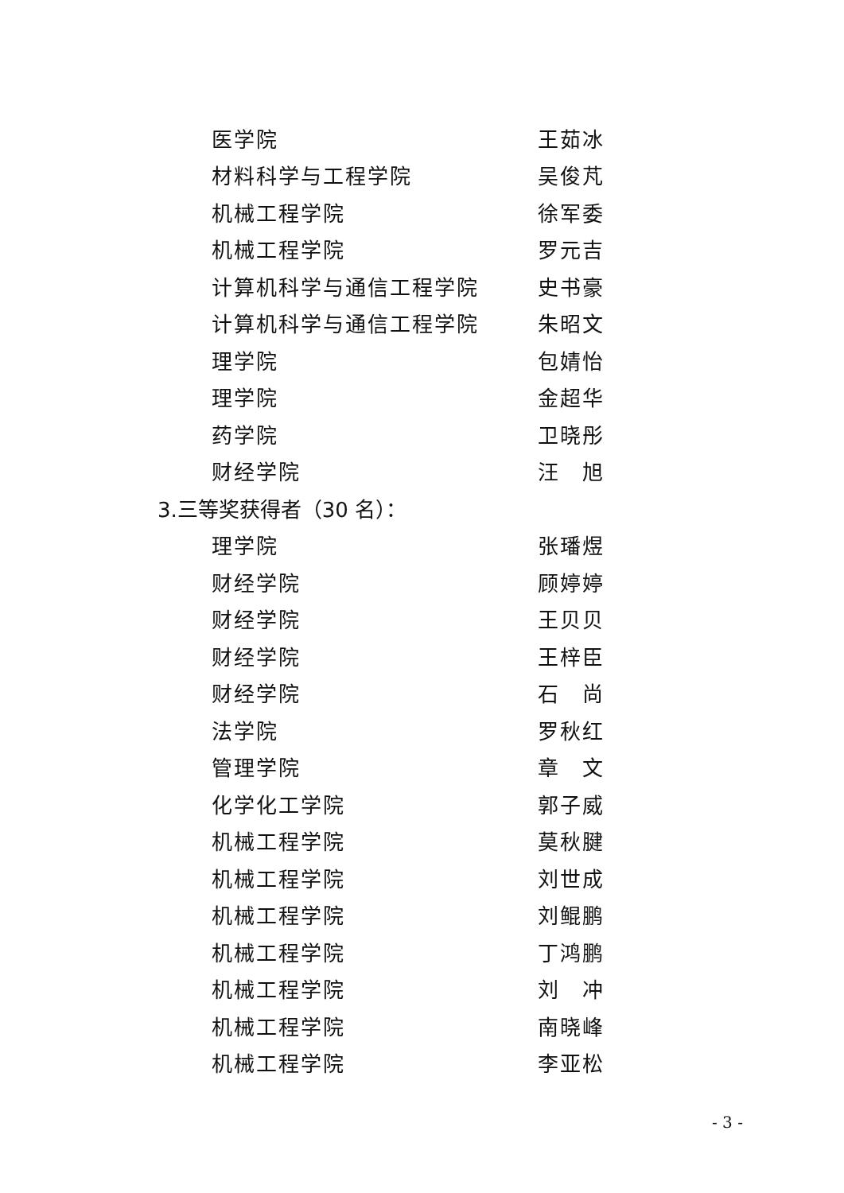医学院 王茹冰
材料科学与工程学院 吴俊芃
机械工程学院 徐军委
机械工程学院 罗元吉
计算机科学与通信工程学院 史书豪
计算机科学与通信工程学院 朱昭文
理学院 包婧怡
理学院 金超华
药学院 卫晓彤
财经学院 汪　旭
3.三等奖获得者（30 名）：
理学院 张璠煜
财经学院 顾婷婷
财经学院 王贝贝
财经学院 王梓臣
财经学院 石　尚
法学院 罗秋红
管理学院 章　文
化学化工学院 郭子威
机械工程学院 莫秋腱
机械工程学院 刘世成
机械工程学院 刘鲲鹏
机械工程学院 丁鸿鹏
机械工程学院 刘　冲
机械工程学院 南晓峰
机械工程学院 李亚松
- 3 -